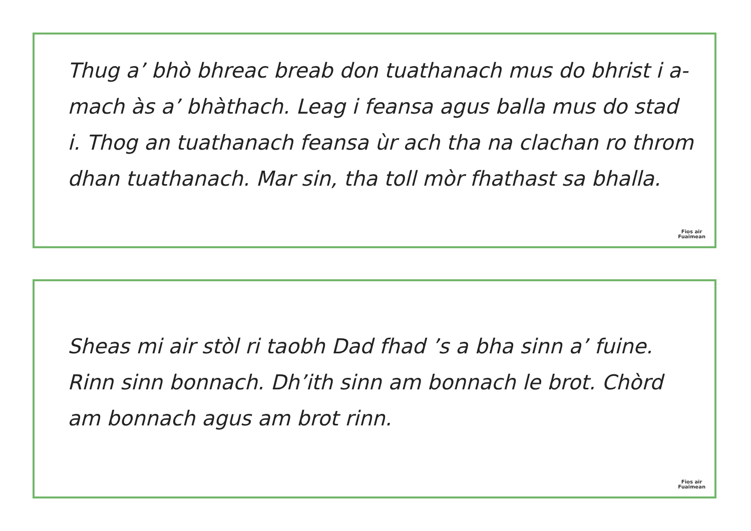Thug a’ bhò bhreac breab don tuathanach mus do bhrist i a-mach às a’ bhàthach. Leag i feansa agus balla mus do stad i. Thog an tuathanach feansa ùr ach tha na clachan ro throm dhan tuathanach. Mar sin, tha toll mòr fhathast sa bhalla.
Fios air
Fuaimean
Sheas mi air stòl ri taobh Dad fhad ’s a bha sinn a’ fuine. Rinn sinn bonnach. Dh’ith sinn am bonnach le brot. Chòrd am bonnach agus am brot rinn.
Fios air
Fuaimean